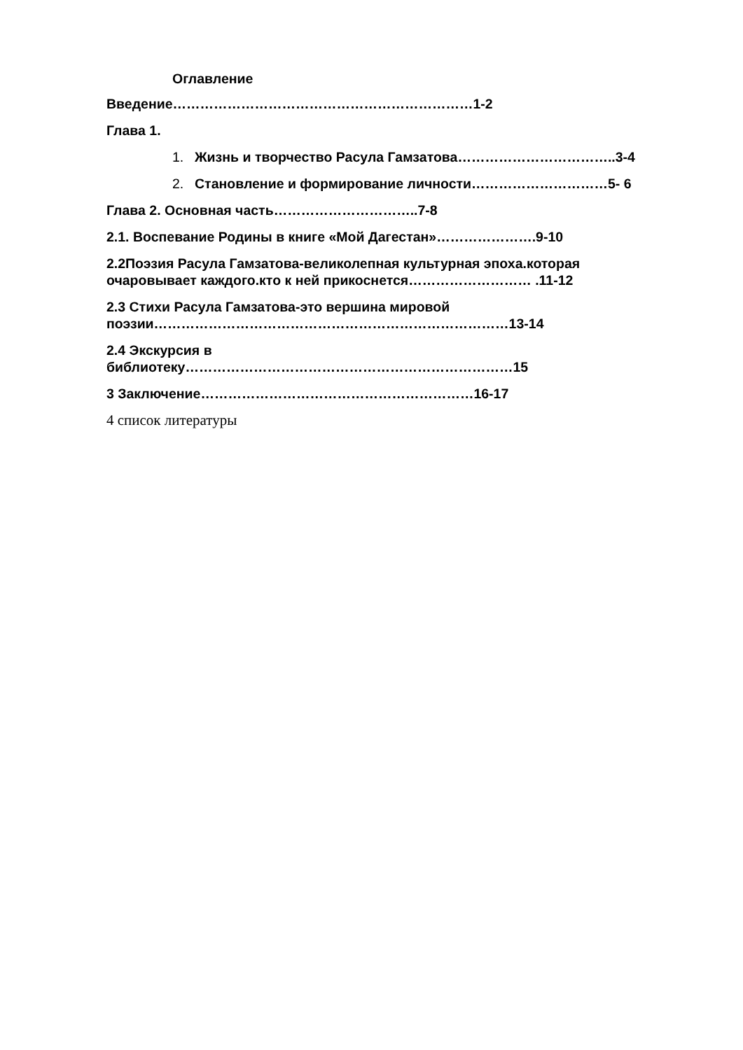Оглавление
Введение…………………………………………………………1-2
Глава 1.
1. Жизнь и творчество Расула Гамзатова……………………………..3-4
2. Становление и формирование личности…………………………5- 6
Глава 2. Основная часть…………………………..7-8
2.1. Воспевание Родины в книге «Мой Дагестан»………………….9-10
2.2Поэзия Расула Гамзатова-великолепная культурная эпоха.которая
очаровывает каждого.кто к ней прикоснется……………………… .11-12
2.3 Стихи Расула Гамзатова-это вершина мировой
поэзии……………………………………………………………………13-14
2.4 Экскурсия в
библиотеку………………………………………………………………15
3 Заключение……………………………………………………16-17
4 список литературы